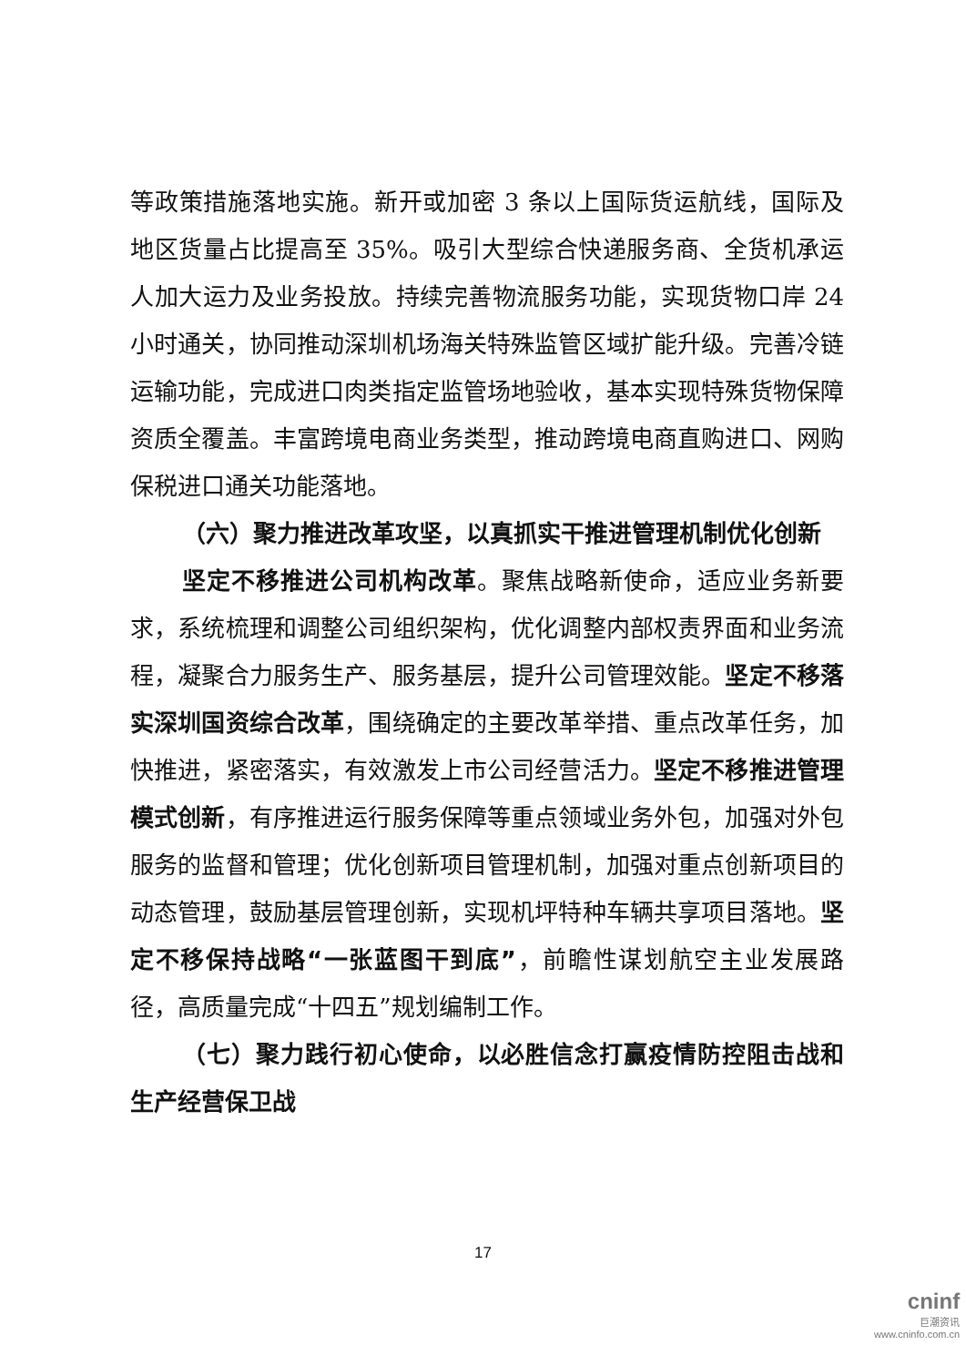等政策措施落地实施。新开或加密 3 条以上国际货运航线，国际及地区货量占比提高至 35%。吸引大型综合快递服务商、全货机承运人加大运力及业务投放。持续完善物流服务功能，实现货物口岸 24 小时通关，协同推动深圳机场海关特殊监管区域扩能升级。完善冷链运输功能，完成进口肉类指定监管场地验收，基本实现特殊货物保障资质全覆盖。丰富跨境电商业务类型，推动跨境电商直购进口、网购保税进口通关功能落地。
（六）聚力推进改革攻坚，以真抓实干推进管理机制优化创新
坚定不移推进公司机构改革。聚焦战略新使命，适应业务新要求，系统梳理和调整公司组织架构，优化调整内部权责界面和业务流程，凝聚合力服务生产、服务基层，提升公司管理效能。坚定不移落实深圳国资综合改革，围绕确定的主要改革举措、重点改革任务，加快推进，紧密落实，有效激发上市公司经营活力。坚定不移推进管理模式创新，有序推进运行服务保障等重点领域业务外包，加强对外包服务的监督和管理；优化创新项目管理机制，加强对重点创新项目的动态管理，鼓励基层管理创新，实现机坪特种车辆共享项目落地。坚定不移保持战略“一张蓝图干到底”，前瞻性谋划航空主业发展路径，高质量完成“十四五”规划编制工作。
（七）聚力践行初心使命，以必胜信念打赢疫情防控阻击战和生产经营保卫战
17
cninf
巨潮资讯
www.cninfo.com.cn